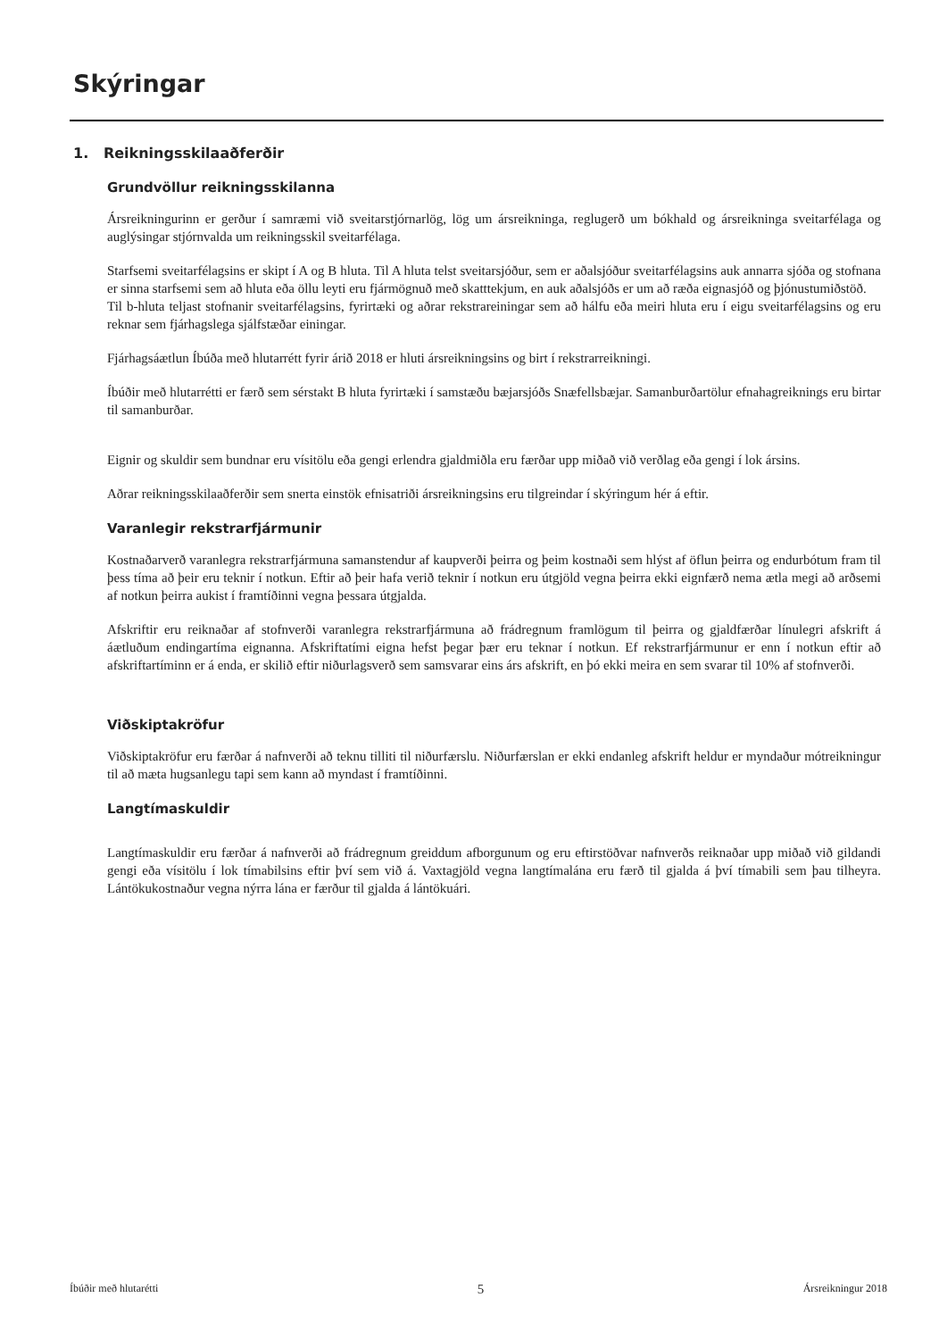Skýringar
1. Reikningsskilaaðferðir
Grundvöllur reikningsskilanna
Ársreikningurinn er gerður í samræmi við sveitarstjórnarlög, lög um ársreikninga, reglugerð um bókhald og ársreikninga sveitarfélaga og auglýsingar stjórnvalda um reikningsskil sveitarfélaga.
Starfsemi sveitarfélagsins er skipt í A og B hluta. Til A hluta telst sveitarsjóður, sem er aðalsjóður sveitarfélagsins auk annarra sjóða og stofnana er sinna starfsemi sem að hluta eða öllu leyti eru fjármögnuð með skatttekjum, en auk aðalsjóðs er um að ræða eignasjóð og þjónustumiðstöð.
Til b-hluta teljast stofnanir sveitarfélagsins, fyrirtæki og aðrar rekstrareiningar sem að hálfu eða meiri hluta eru í eigu sveitarfélagsins og eru reknar sem fjárhagslega sjálfstæðar einingar.
Fjárhagsáætlun Íbúða með hlutarrétt fyrir árið 2018 er hluti ársreikningsins og birt í rekstrarreikningi.
Íbúðir með hlutarrétti er færð sem sérstakt B hluta fyrirtæki í samstæðu bæjarsjóðs Snæfellsbæjar. Samanburðartölur efnahagreiknings eru birtar til samanburðar.
Eignir og skuldir sem bundnar eru vísitölu eða gengi erlendra gjaldmiðla eru færðar upp miðað við verðlag eða gengi í lok ársins.
Aðrar reikningsskilaaðferðir sem snerta einstök efnisatriði ársreikningsins eru tilgreindar í skýringum hér á eftir.
Varanlegir rekstrarfjármunir
Kostnaðarverð varanlegra rekstrarfjármuna samanstendur af kaupverði þeirra og þeim kostnaði sem hlýst af öflun þeirra og endurbótum fram til þess tíma að þeir eru teknir í notkun. Eftir að þeir hafa verið teknir í notkun eru útgjöld vegna þeirra ekki eignfærð nema ætla megi að arðsemi af notkun þeirra aukist í framtíðinni vegna þessara útgjalda.
Afskriftir eru reiknaðar af stofnverði varanlegra rekstrarfjármuna að frádregnum framlögum til þeirra og gjaldfærðar línulegri afskrift á áætluðum endingartíma eignanna. Afskriftatími eigna hefst þegar þær eru teknar í notkun. Ef rekstrarfjármunur er enn í notkun eftir að afskriftartíminn er á enda, er skilið eftir niðurlagsverð sem samsvarar eins árs afskrift, en þó ekki meira en sem svarar til 10% af stofnverði.
Viðskiptakröfur
Viðskiptakröfur eru færðar á nafnverði að teknu tilliti til niðurfærslu. Niðurfærslan er ekki endanleg afskrift heldur er myndaður mótreikningur til að mæta hugsanlegu tapi sem kann að myndast í framtíðinni.
Langtímaskuldir
Langtímaskuldir eru færðar á nafnverði að frádregnum greiddum afborgunum og eru eftirstöðvar nafnverðs reiknaðar upp miðað við gildandi gengi eða vísitölu í lok tímabilsins eftir því sem við á. Vaxtagjöld vegna langtímalána eru færð til gjalda á því tímabili sem þau tilheyra. Lántökukostnaður vegna nýrra lána er færður til gjalda á lántökuári.
Íbúðir með hlutarétti 5 Ársreikningur 2018